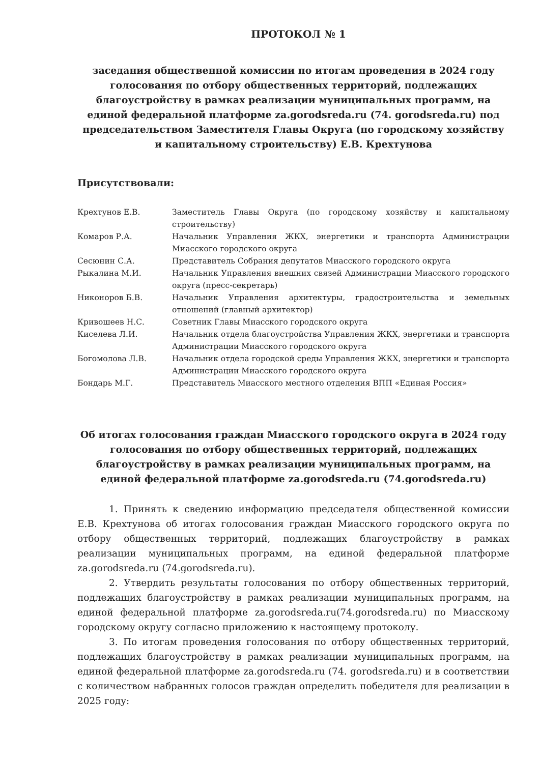ПРОТОКОЛ № 1
заседания общественной комиссии по итогам проведения в 2024 году голосования по отбору общественных территорий, подлежащих благоустройству в рамках реализации муниципальных программ, на единой федеральной платформе za.gorodsreda.ru (74. gorodsreda.ru) под председательством Заместителя Главы Округа (по городскому хозяйству и капитальному строительству) Е.В. Крехтунова
Присутствовали:
| Крехтунов Е.В. | Заместитель Главы Округа (по городскому хозяйству и капитальному строительству) |
| Комаров Р.А. | Начальник Управления ЖКХ, энергетики и транспорта Администрации Миасского городского округа |
| Сесюнин С.А. | Представитель Собрания депутатов Миасского городского округа |
| Рыкалина М.И. | Начальник Управления внешних связей Администрации Миасского городского округа (пресс-секретарь) |
| Никоноров Б.В. | Начальник Управления архитектуры, градостроительства и земельных отношений (главный архитектор) |
| Кривошеев Н.С. | Советник Главы Миасского городского округа |
| Киселева Л.И. | Начальник отдела благоустройства Управления ЖКХ, энергетики и транспорта Администрации Миасского городского округа |
| Богомолова Л.В. | Начальник отдела городской среды Управления ЖКХ, энергетики и транспорта Администрации Миасского городского округа |
| Бондарь М.Г. | Представитель Миасского местного отделения ВПП «Единая Россия» |
Об итогах голосования граждан Миасского городского округа в 2024 году голосования по отбору общественных территорий, подлежащих благоустройству в рамках реализации муниципальных программ, на единой федеральной платформе za.gorodsreda.ru (74.gorodsreda.ru)
1. Принять к сведению информацию председателя общественной комиссии Е.В. Крехтунова об итогах голосования граждан Миасского городского округа по отбору общественных территорий, подлежащих благоустройству в рамках реализации муниципальных программ, на единой федеральной платформе za.gorodsreda.ru (74.gorodsreda.ru).
2. Утвердить результаты голосования по отбору общественных территорий, подлежащих благоустройству в рамках реализации муниципальных программ, на единой федеральной платформе za.gorodsreda.ru(74.gorodsreda.ru) по Миасскому городскому округу согласно приложению к настоящему протоколу.
3. По итогам проведения голосования по отбору общественных территорий, подлежащих благоустройству в рамках реализации муниципальных программ, на единой федеральной платформе za.gorodsreda.ru (74. gorodsreda.ru) и в соответствии с количеством набранных голосов граждан определить победителя для реализации в 2025 году: